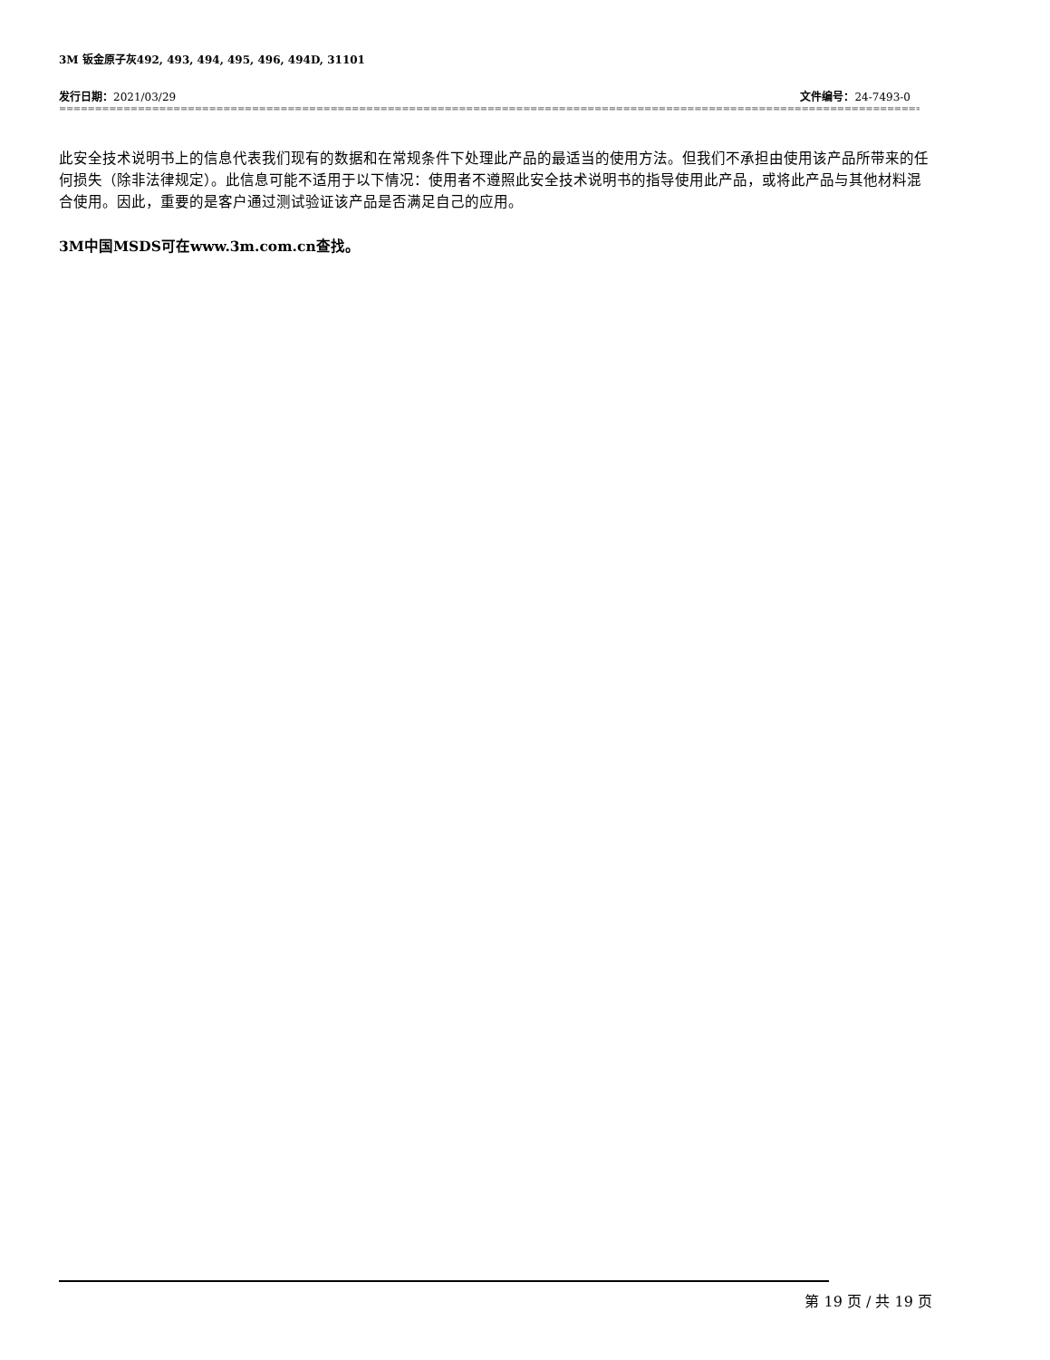3M 钣金原子灰492, 493, 494, 495, 496, 494D, 31101
发行日期：2021/03/29 文件编号：24-7493-0
==============================================================================================================================
此安全技术说明书上的信息代表我们现有的数据和在常规条件下处理此产品的最适当的使用方法。但我们不承担由使用该产品所带来的任何损失（除非法律规定）。此信息可能不适用于以下情况：使用者不遵照此安全技术说明书的指导使用此产品，或将此产品与其他材料混合使用。因此，重要的是客户通过测试验证该产品是否满足自己的应用。
3M中国MSDS可在www.3m.com.cn查找。
第 19 页 / 共 19 页